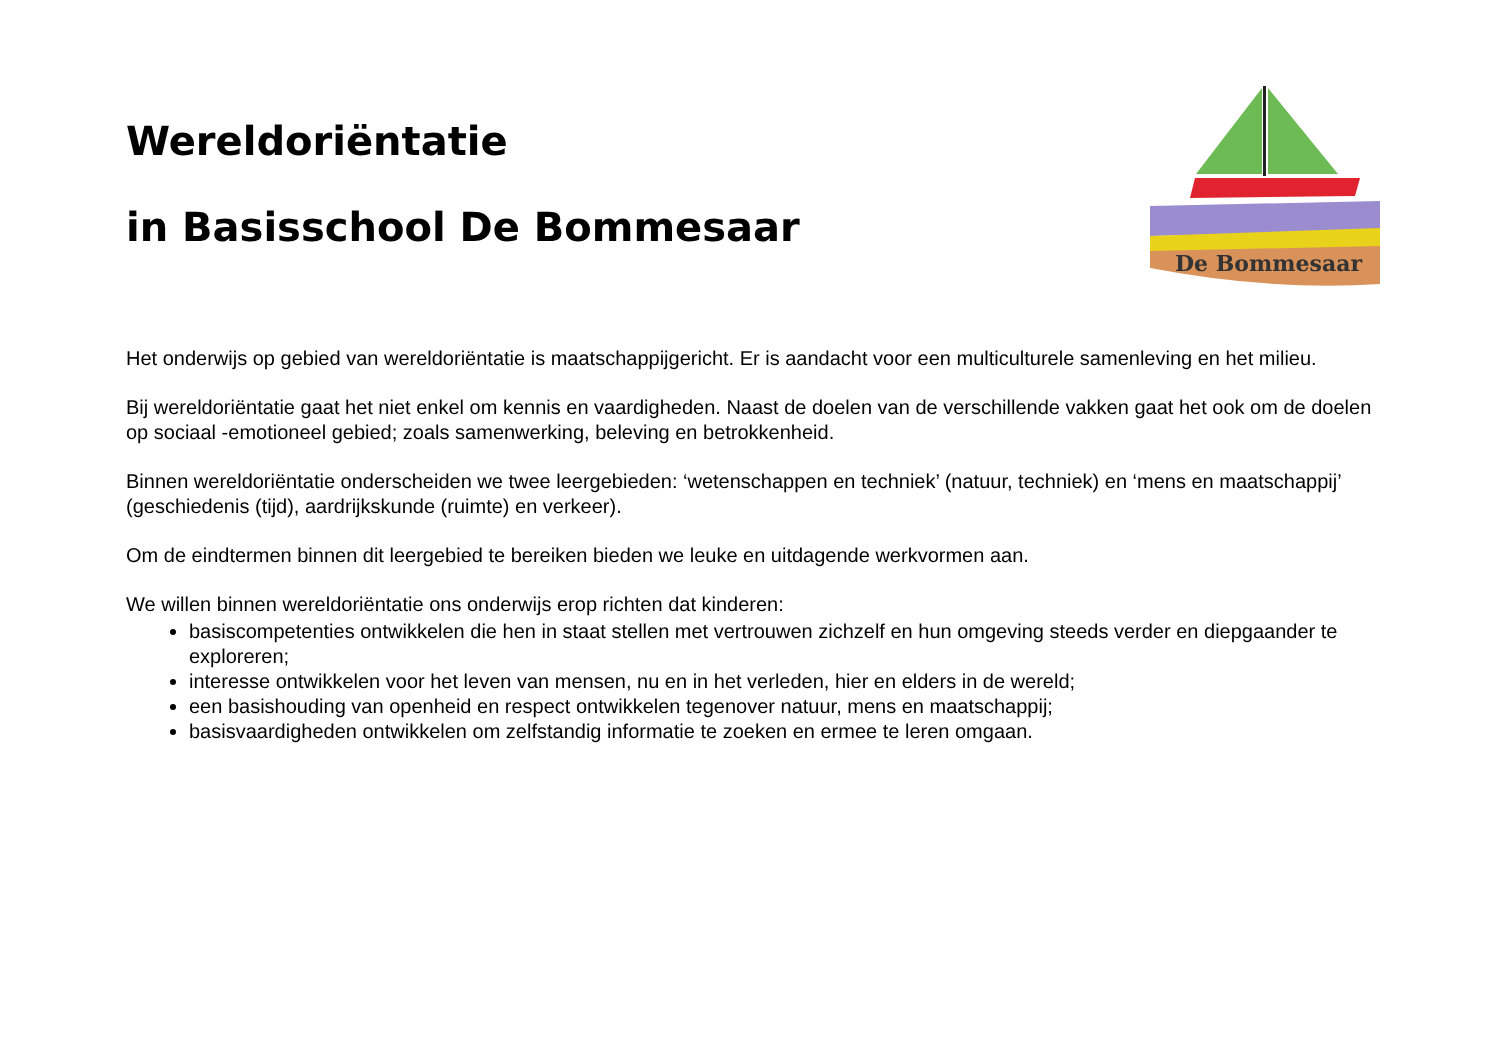Wereldoriëntatie
in Basisschool De Bommesaar
De Bommesaar
Het onderwijs op gebied van wereldoriëntatie is maatschappijgericht. Er is aandacht voor een multiculturele samenleving en het milieu.
Bij wereldoriëntatie gaat het niet enkel om kennis en vaardigheden. Naast de doelen van de verschillende vakken gaat het ook om de doelen op sociaal -emotioneel gebied; zoals samenwerking, beleving en betrokkenheid.
Binnen wereldoriëntatie onderscheiden we twee leergebieden: ‘wetenschappen en techniek’ (natuur, techniek) en ‘mens en maatschappij’ (geschiedenis (tijd), aardrijkskunde (ruimte) en verkeer).
Om de eindtermen binnen dit leergebied te bereiken bieden we leuke en uitdagende werkvormen aan.
We willen binnen wereldoriëntatie ons onderwijs erop richten dat kinderen:
basiscompetenties ontwikkelen die hen in staat stellen met vertrouwen zichzelf en hun omgeving steeds verder en diepgaander te exploreren;
interesse ontwikkelen voor het leven van mensen, nu en in het verleden, hier en elders in de wereld;
een basishouding van openheid en respect ontwikkelen tegenover natuur, mens en maatschappij;
basisvaardigheden ontwikkelen om zelfstandig informatie te zoeken en ermee te leren omgaan.